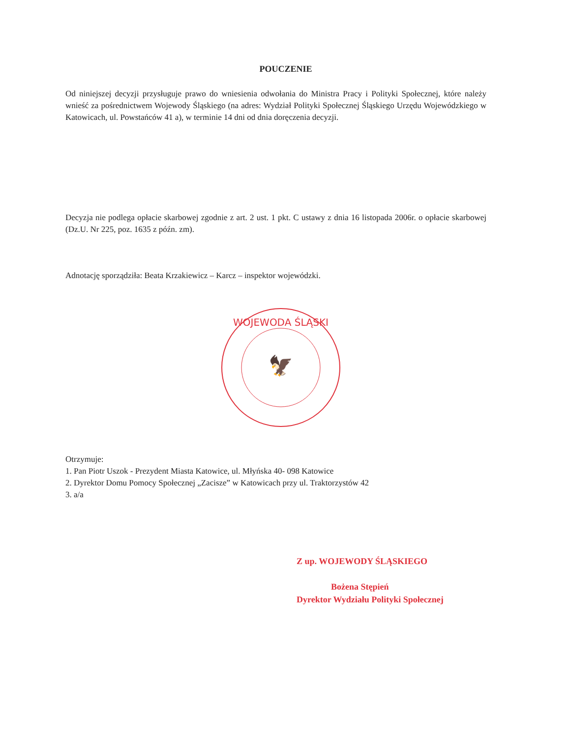POUCZENIE
Od niniejszej decyzji przysługuje prawo do wniesienia odwołania do Ministra Pracy i Polityki Społecznej, które należy wnieść za pośrednictwem Wojewody Śląskiego (na adres: Wydział Polityki Społecznej Śląskiego Urzędu Wojewódzkiego w Katowicach, ul. Powstańców 41 a), w terminie 14 dni od dnia doręczenia decyzji.
Decyzja nie podlega opłacie skarbowej zgodnie z art. 2 ust. 1 pkt. C ustawy z dnia 16 listopada 2006r. o opłacie skarbowej (Dz.U. Nr 225, poz. 1635 z późn. zm).
Adnotację sporządziła: Beata Krzakiewicz – Karcz – inspektor wojewódzki.
WOJEWODA ŚLĄSKI
🦅
Otrzymuje:
1. Pan Piotr Uszok - Prezydent Miasta Katowice, ul. Młyńska 40- 098 Katowice
2. Dyrektor Domu Pomocy Społecznej „Zacisze” w Katowicach przy ul. Traktorzystów 42
3. a/a
Z up. WOJEWODY ŚLĄSKIEGO
Bożena Stępień
Dyrektor Wydziału Polityki Społecznej